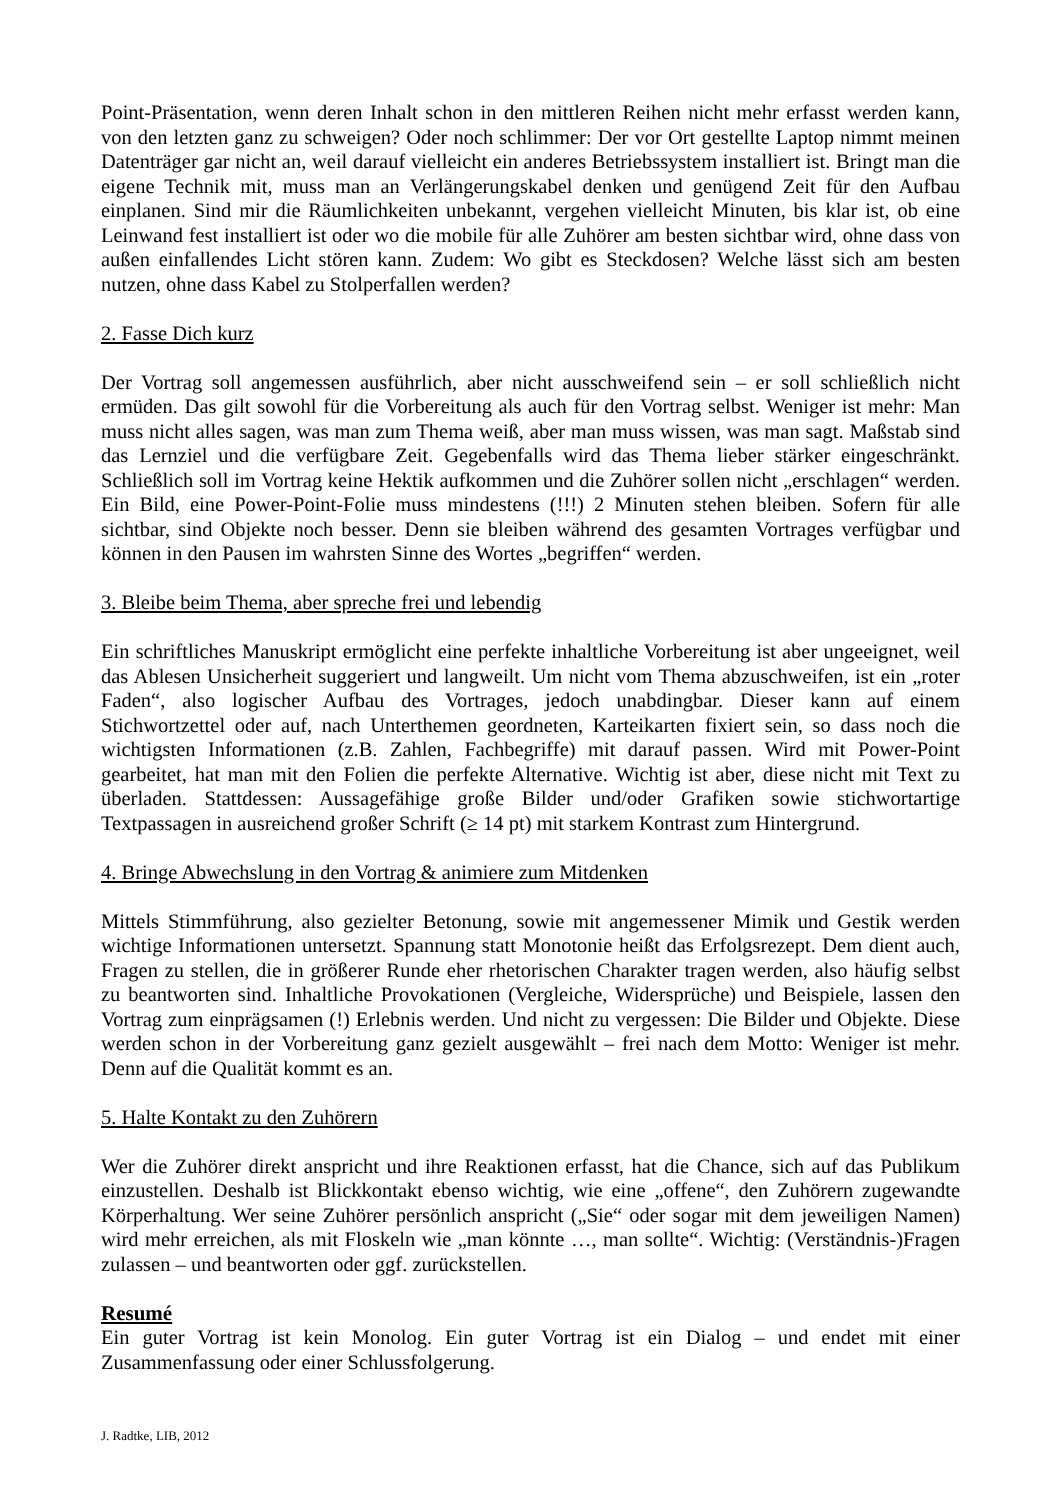Point-Präsentation, wenn deren Inhalt schon in den mittleren Reihen nicht mehr erfasst werden kann, von den letzten ganz zu schweigen? Oder noch schlimmer: Der vor Ort gestellte Laptop nimmt meinen Datenträger gar nicht an, weil darauf vielleicht ein anderes Betriebssystem installiert ist. Bringt man die eigene Technik mit, muss man an Verlängerungskabel denken und genügend Zeit für den Aufbau einplanen. Sind mir die Räumlichkeiten unbekannt, vergehen vielleicht Minuten, bis klar ist, ob eine Leinwand fest installiert ist oder wo die mobile für alle Zuhörer am besten sichtbar wird, ohne dass von außen einfallendes Licht stören kann. Zudem: Wo gibt es Steckdosen? Welche lässt sich am besten nutzen, ohne dass Kabel zu Stolperfallen werden?
2. Fasse Dich kurz
Der Vortrag soll angemessen ausführlich, aber nicht ausschweifend sein – er soll schließlich nicht ermüden. Das gilt sowohl für die Vorbereitung als auch für den Vortrag selbst. Weniger ist mehr: Man muss nicht alles sagen, was man zum Thema weiß, aber man muss wissen, was man sagt. Maßstab sind das Lernziel und die verfügbare Zeit. Gegebenfalls wird das Thema lieber stärker eingeschränkt. Schließlich soll im Vortrag keine Hektik aufkommen und die Zuhörer sollen nicht „erschlagen“ werden. Ein Bild, eine Power-Point-Folie muss mindestens (!!!) 2 Minuten stehen bleiben. Sofern für alle sichtbar, sind Objekte noch besser. Denn sie bleiben während des gesamten Vortrages verfügbar und können in den Pausen im wahrsten Sinne des Wortes „begriffen“ werden.
3. Bleibe beim Thema, aber spreche frei und lebendig
Ein schriftliches Manuskript ermöglicht eine perfekte inhaltliche Vorbereitung ist aber ungeeignet, weil das Ablesen Unsicherheit suggeriert und langweilt. Um nicht vom Thema abzuschweifen, ist ein „roter Faden“, also logischer Aufbau des Vortrages, jedoch unabdingbar. Dieser kann auf einem Stichwortzettel oder auf, nach Unterthemen geordneten, Karteikarten fixiert sein, so dass noch die wichtigsten Informationen (z.B. Zahlen, Fachbegriffe) mit darauf passen. Wird mit Power-Point gearbeitet, hat man mit den Folien die perfekte Alternative. Wichtig ist aber, diese nicht mit Text zu überladen. Stattdessen: Aussagefähige große Bilder und/oder Grafiken sowie stichwortartige Textpassagen in ausreichend großer Schrift (≥ 14 pt) mit starkem Kontrast zum Hintergrund.
4. Bringe Abwechslung in den Vortrag & animiere zum Mitdenken
Mittels Stimmführung, also gezielter Betonung, sowie mit angemessener Mimik und Gestik werden wichtige Informationen untersetzt. Spannung statt Monotonie heißt das Erfolgsrezept. Dem dient auch, Fragen zu stellen, die in größerer Runde eher rhetorischen Charakter tragen werden, also häufig selbst zu beantworten sind. Inhaltliche Provokationen (Vergleiche, Widersprüche) und Beispiele, lassen den Vortrag zum einprägsamen (!) Erlebnis werden. Und nicht zu vergessen: Die Bilder und Objekte. Diese werden schon in der Vorbereitung ganz gezielt ausgewählt – frei nach dem Motto: Weniger ist mehr. Denn auf die Qualität kommt es an.
5. Halte Kontakt zu den Zuhörern
Wer die Zuhörer direkt anspricht und ihre Reaktionen erfasst, hat die Chance, sich auf das Publikum einzustellen. Deshalb ist Blickkontakt ebenso wichtig, wie eine „offene“, den Zuhörern zugewandte Körperhaltung. Wer seine Zuhörer persönlich anspricht („Sie“ oder sogar mit dem jeweiligen Namen) wird mehr erreichen, als mit Floskeln wie „man könnte …, man sollte“. Wichtig: (Verständnis-)Fragen zulassen – und beantworten oder ggf. zurückstellen.
Resumé
Ein guter Vortrag ist kein Monolog. Ein guter Vortrag ist ein Dialog – und endet mit einer Zusammenfassung oder einer Schlussfolgerung.
J. Radtke, LIB, 2012